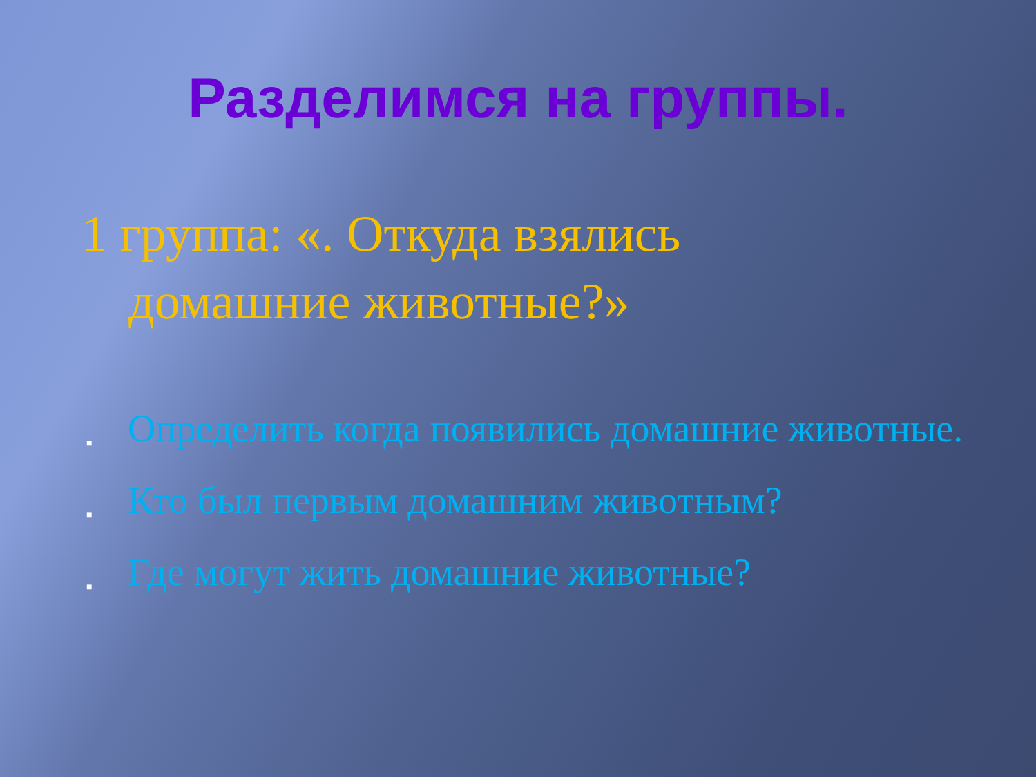Разделимся на группы.
1 группа: «. Откуда взялись
домашние животные?»
■
Определить когда появились домашние животные.
■
Кто был первым домашним животным?
■
Где могут жить домашние животные?